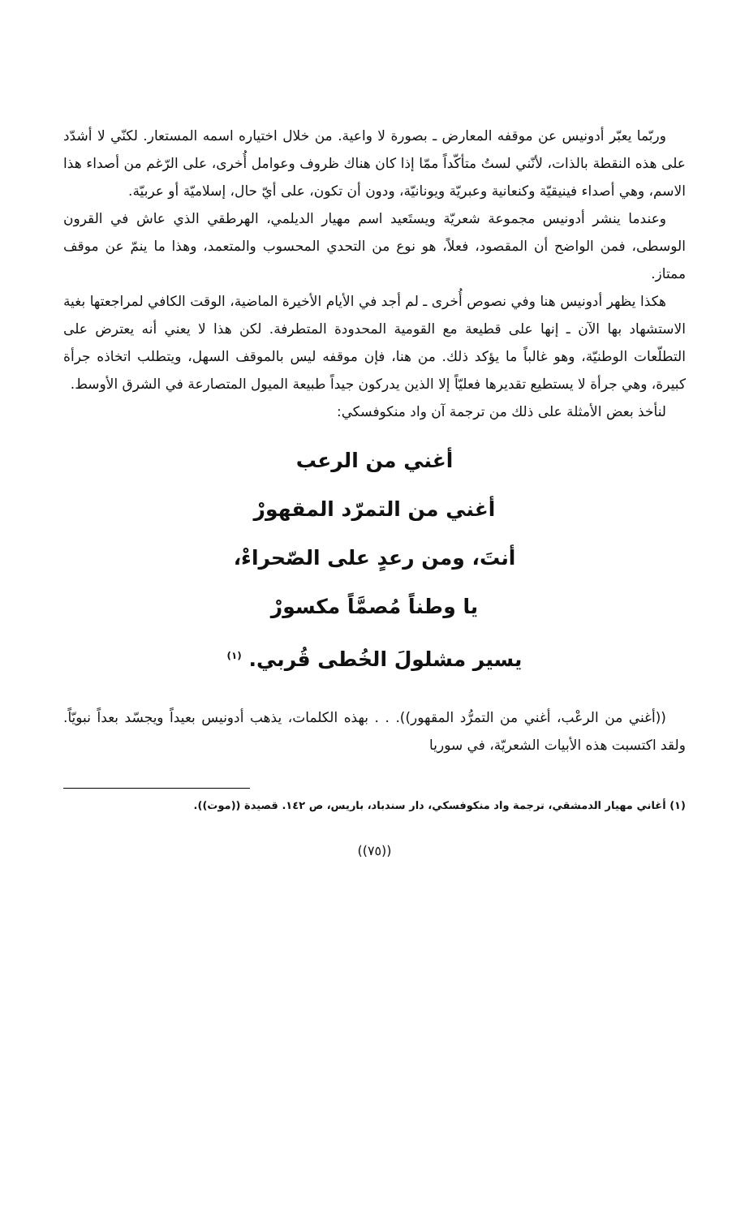وربّما يعبّر أدونيس عن موقفه المعارض ـ بصورة لا واعية. من خلال اختياره اسمه المستعار. لكنّي لا أشدّد على هذه النقطة بالذات، لأنّني لستُ متأكّداً ممّا إذا كان هناك ظروف وعوامل أُخرى، على الرّغم من أصداء هذا الاسم، وهي أصداء فينيقيّة وكنعانية وعبريّة ويونانيّة، ودون أن تكون، على أيّ حال، إسلاميّة أو عربيّة.
وعندما ينشر أدونيس مجموعة شعريّة ويستَعيد اسم مهيار الديلمي، الهرطقي الذي عاش في القرون الوسطى، فمن الواضح أن المقصود، فعلاً، هو نوع من التحدي المحسوب والمتعمد، وهذا ما ينمّ عن موقف ممتاز.
هكذا يظهر أدونيس هنا وفي نصوص أُخرى ـ لم أجد في الأيام الأخيرة الماضية، الوقت الكافي لمراجعتها بغية الاستشهاد بها الآن ـ إنها على قطيعة مع القومية المحدودة المتطرفة. لكن هذا لا يعني أنه يعترض على التطلّعات الوطنيّة، وهو غالباً ما يؤكد ذلك. من هنا، فإن موقفه ليس بالموقف السهل، ويتطلب اتخاذه جرأة كبيرة، وهي جرأة لا يستطيع تقديرها فعليّاً إلا الذين يدركون جيداً طبيعة الميول المتصارعة في الشرق الأوسط.
لنأخذ بعض الأمثلة على ذلك من ترجمة آن واد منكوفسكي:
أغني من الرعب
أغني من التمرّد المقهورْ
أنتَ، ومن رعدٍ على الصّحراءْ،
يا وطناً مُصمَّاً مكسورْ
يسير مشلولَ الخُطى قُربي. <sup>(١)</sup>
((أغني من الرعْب، أغني من التمرُّد المقهور)). . . بهذه الكلمات، يذهب أدونيس بعيداً ويجسّد بعداً نبويّاً. ولقد اكتسبت هذه الأبيات الشعريّة، في سوريا
(١) أغاني مهيار الدمشقي، ترجمة واد منكوفسكي، دار سندباد، باريس، ص ١٤٢. قصيدة ((موت)).
((٧٥))